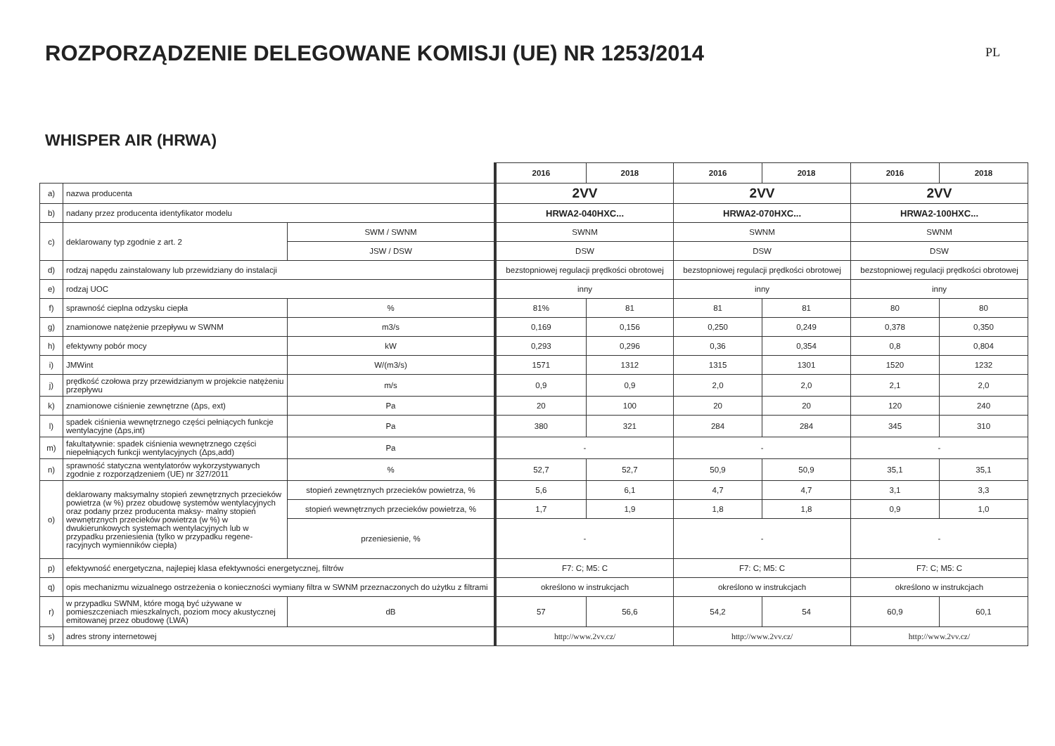ROZPORZĄDZENIE DELEGOWANE KOMISJI (UE) NR 1253/2014
PL
WHISPER AIR (HRWA)
| | | | 2016 | 2018 | 2016 | 2018 | 2016 | 2018 |
| a) | nazwa producenta | | 2VV | | 2VV | | 2VV | |
| b) | nadany przez producenta identyfikator modelu | | HRWA2-040HXC... | | HRWA2-070HXC... | | HRWA2-100HXC... | |
| c) | deklarowany typ zgodnie z art. 2 | SWM / SWNM | SWNM | | SWNM | | SWNM | |
| | | JSW / DSW | DSW | | DSW | | DSW | |
| d) | rodzaj napędu zainstalowany lub przewidziany do instalacji | | bezstopniowej regulacji prędkości obrotowej | | bezstopniowej regulacji prędkości obrotowej | | bezstopniowej regulacji prędkości obrotowej | |
| e) | rodzaj UOC | | inny | | inny | | inny | |
| f) | sprawność cieplna odzysku ciepła | % | 81% | 81 | 81 | 81 | 80 | 80 |
| g) | znamionowe natężenie przepływu w SWNM | m3/s | 0,169 | 0,156 | 0,250 | 0,249 | 0,378 | 0,350 |
| h) | efektywny pobór mocy | kW | 0,293 | 0,296 | 0,36 | 0,354 | 0,8 | 0,804 |
| i) | JMWint | W/(m3/s) | 1571 | 1312 | 1315 | 1301 | 1520 | 1232 |
| j) | prędkość czołowa przy przewidzianym w projekcie natężeniu przepływu | m/s | 0,9 | 0,9 | 2,0 | 2,0 | 2,1 | 2,0 |
| k) | znamionowe ciśnienie zewnętrzne (Δps, ext) | Pa | 20 | 100 | 20 | 20 | 120 | 240 |
| l) | spadek ciśnienia wewnętrznego części pełniących funkcje wentylacyjne (Δps,int) | Pa | 380 | 321 | 284 | 284 | 345 | 310 |
| m) | fakultatywnie: spadek ciśnienia wewnętrznego części niepełniących funkcji wentylacyjnych (Δps,add) | Pa | - | | - | | - | |
| n) | sprawność statyczna wentylatorów wykorzystywanych zgodnie z rozporządzeniem (UE) nr 327/2011 | % | 52,7 | 52,7 | 50,9 | 50,9 | 35,1 | 35,1 |
| o) | deklarowany maksymalny stopień zewnętrznych przecieków powietrza (w %) przez obudowę systemów wentylacyjnych oraz podany przez producenta maksy- malny stopień wewnętrznych przecieków powietrza (w %) w dwukierunkowych systemach wentylacyjnych lub w przypadku przeniesienia (tylko w przypadku regene- racyjnych wymienników ciepła) | stopień zewnętrznych przecieków powietrza, % | 5,6 | 6,1 | 4,7 | 4,7 | 3,1 | 3,3 |
| | | stopień wewnętrznych przecieków powietrza, % | 1,7 | 1,9 | 1,8 | 1,8 | 0,9 | 1,0 |
| | | przeniesienie, % | - | | - | | - | |
| p) | efektywność energetyczna, najlepiej klasa efektywności energetycznej, filtrów | | F7: C; M5: C | | F7: C; M5: C | | F7: C; M5: C | |
| q) | opis mechanizmu wizualnego ostrzeżenia o konieczności wymiany filtra w SWNM przeznaczonych do użytku z filtrami | | określono w instrukcjach | | określono w instrukcjach | | określono w instrukcjach | |
| r) | w przypadku SWNM, które mogą być używane w pomieszczeniach mieszkalnych, poziom mocy akustycznej emitowanej przez obudowę (LWA) | dB | 57 | 56,6 | 54,2 | 54 | 60,9 | 60,1 |
| s) | adres strony internetowej | | http://www.2vv.cz/ | | http://www.2vv.cz/ | | http://www.2vv.cz/ | |